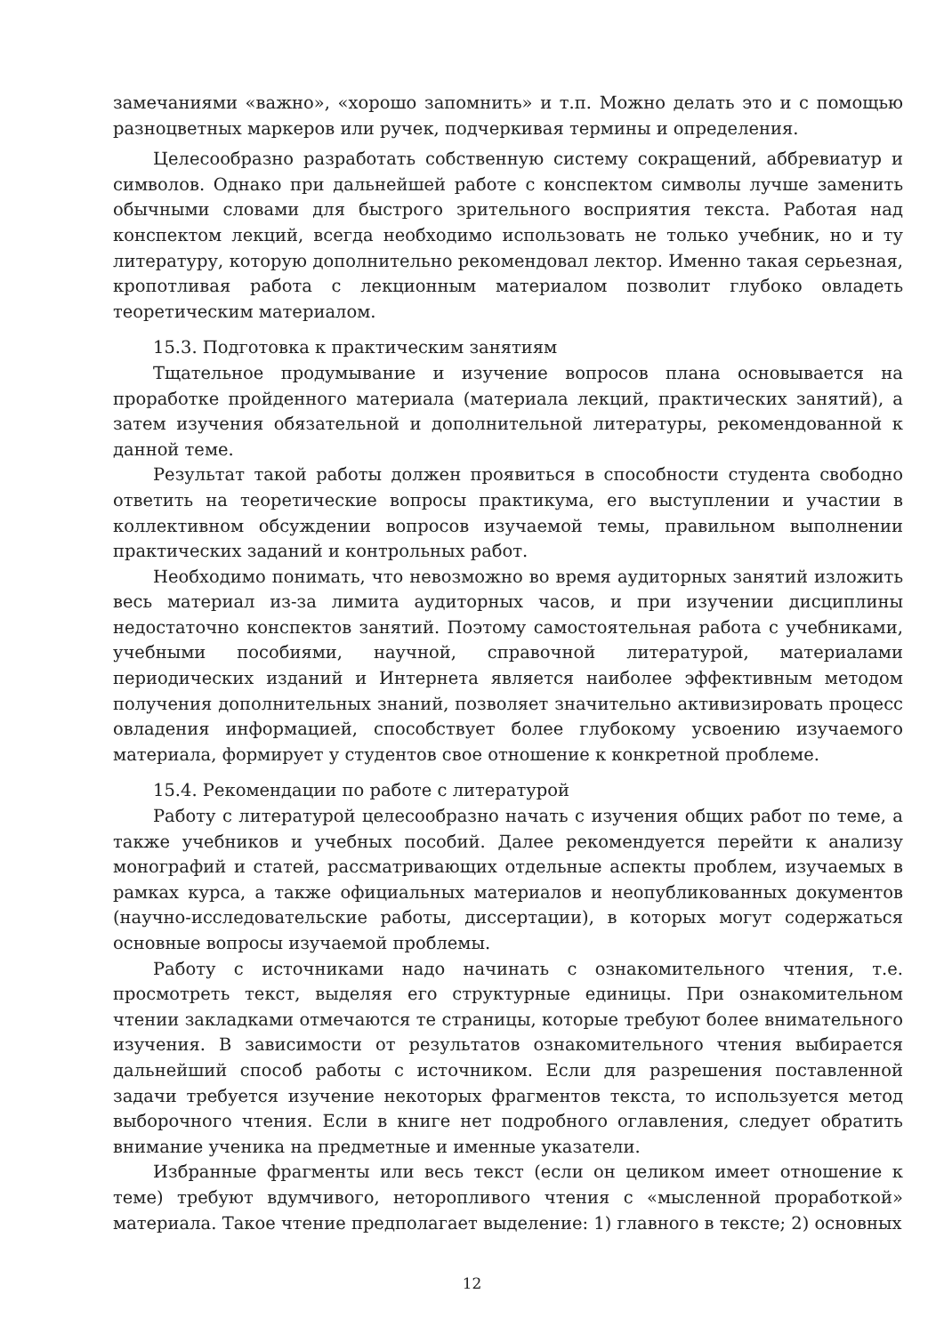замечаниями «важно», «хорошо запомнить» и т.п. Можно делать это и с помощью разноцветных маркеров или ручек, подчеркивая термины и определения.
Целесообразно разработать собственную систему сокращений, аббревиатур и символов. Однако при дальнейшей работе с конспектом символы лучше заменить обычными словами для быстрого зрительного восприятия текста. Работая над конспектом лекций, всегда необходимо использовать не только учебник, но и ту литературу, которую дополнительно рекомендовал лектор. Именно такая серьезная, кропотливая работа с лекционным материалом позволит глубоко овладеть теоретическим материалом.
15.3. Подготовка к практическим занятиям
Тщательное продумывание и изучение вопросов плана основывается на проработке пройденного материала (материала лекций, практических занятий), а затем изучения обязательной и дополнительной литературы, рекомендованной к данной теме.
Результат такой работы должен проявиться в способности студента свободно ответить на теоретические вопросы практикума, его выступлении и участии в коллективном обсуждении вопросов изучаемой темы, правильном выполнении практических заданий и контрольных работ.
Необходимо понимать, что невозможно во время аудиторных занятий изложить весь материал из-за лимита аудиторных часов, и при изучении дисциплины недостаточно конспектов занятий. Поэтому самостоятельная работа с учебниками, учебными пособиями, научной, справочной литературой, материалами периодических изданий и Интернета является наиболее эффективным методом получения дополнительных знаний, позволяет значительно активизировать процесс овладения информацией, способствует более глубокому усвоению изучаемого материала, формирует у студентов свое отношение к конкретной проблеме.
15.4. Рекомендации по работе с литературой
Работу с литературой целесообразно начать с изучения общих работ по теме, а также учебников и учебных пособий. Далее рекомендуется перейти к анализу монографий и статей, рассматривающих отдельные аспекты проблем, изучаемых в рамках курса, а также официальных материалов и неопубликованных документов (научно-исследовательские работы, диссертации), в которых могут содержаться основные вопросы изучаемой проблемы.
Работу с источниками надо начинать с ознакомительного чтения, т.е. просмотреть текст, выделяя его структурные единицы. При ознакомительном чтении закладками отмечаются те страницы, которые требуют более внимательного изучения. В зависимости от результатов ознакомительного чтения выбирается дальнейший способ работы с источником. Если для разрешения поставленной задачи требуется изучение некоторых фрагментов текста, то используется метод выборочного чтения. Если в книге нет подробного оглавления, следует обратить внимание ученика на предметные и именные указатели.
Избранные фрагменты или весь текст (если он целиком имеет отношение к теме) требуют вдумчивого, неторопливого чтения с «мысленной проработкой» материала. Такое чтение предполагает выделение: 1) главного в тексте; 2) основных
12